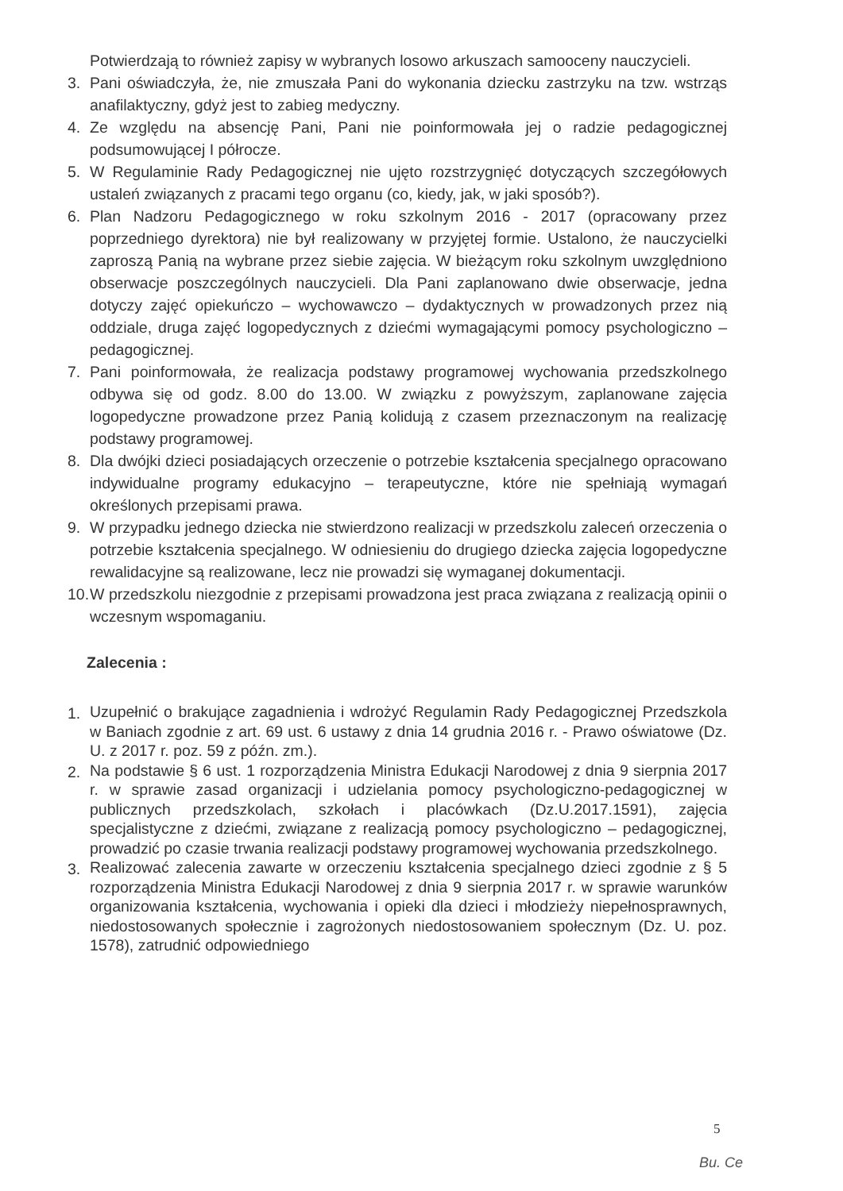Potwierdzają to również zapisy w wybranych losowo arkuszach samooceny nauczycieli.
3. Pani oświadczyła, że, nie zmuszała Pani do wykonania dziecku zastrzyku na tzw. wstrząs anafilaktyczny, gdyż jest to zabieg medyczny.
4. Ze względu na absencję Pani, Pani nie poinformowała jej o radzie pedagogicznej podsumowującej I półrocze.
5. W Regulaminie Rady Pedagogicznej nie ujęto rozstrzygnięć dotyczących szczegółowych ustaleń związanych z pracami tego organu (co, kiedy, jak, w jaki sposób?).
6. Plan Nadzoru Pedagogicznego w roku szkolnym 2016 - 2017 (opracowany przez poprzedniego dyrektora) nie był realizowany w przyjętej formie. Ustalono, że nauczycielki zaproszą Panią na wybrane przez siebie zajęcia. W bieżącym roku szkolnym uwzględniono obserwacje poszczególnych nauczycieli. Dla Pani zaplanowano dwie obserwacje, jedna dotyczy zajęć opiekuńczo – wychowawczo – dydaktycznych w prowadzonych przez nią oddziale, druga zajęć logopedycznych z dziećmi wymagającymi pomocy psychologiczno – pedagogicznej.
7. Pani poinformowała, że realizacja podstawy programowej wychowania przedszkolnego odbywa się od godz. 8.00 do 13.00. W związku z powyższym, zaplanowane zajęcia logopedyczne prowadzone przez Panią kolidują z czasem przeznaczonym na realizację podstawy programowej.
8. Dla dwójki dzieci posiadających orzeczenie o potrzebie kształcenia specjalnego opracowano indywidualne programy edukacyjno – terapeutyczne, które nie spełniają wymagań określonych przepisami prawa.
9. W przypadku jednego dziecka nie stwierdzono realizacji w przedszkolu zaleceń orzeczenia o potrzebie kształcenia specjalnego. W odniesieniu do drugiego dziecka zajęcia logopedyczne rewalidacyjne są realizowane, lecz nie prowadzi się wymaganej dokumentacji.
10. W przedszkolu niezgodnie z przepisami prowadzona jest praca związana z realizacją opinii o wczesnym wspomaganiu.
Zalecenia :
1. Uzupełnić o brakujące zagadnienia i wdrożyć Regulamin Rady Pedagogicznej Przedszkola w Baniach zgodnie z art. 69 ust. 6 ustawy z dnia 14 grudnia 2016 r. - Prawo oświatowe (Dz. U. z 2017 r. poz. 59 z późn. zm.).
2. Na podstawie § 6 ust. 1 rozporządzenia Ministra Edukacji Narodowej z dnia 9 sierpnia 2017 r. w sprawie zasad organizacji i udzielania pomocy psychologiczno-pedagogicznej w publicznych przedszkolach, szkołach i placówkach (Dz.U.2017.1591), zajęcia specjalistyczne z dziećmi, związane z realizacją pomocy psychologiczno – pedagogicznej, prowadzić po czasie trwania realizacji podstawy programowej wychowania przedszkolnego.
3. Realizować zalecenia zawarte w orzeczeniu kształcenia specjalnego dzieci zgodnie z § 5 rozporządzenia Ministra Edukacji Narodowej z dnia 9 sierpnia 2017 r. w sprawie warunków organizowania kształcenia, wychowania i opieki dla dzieci i młodzieży niepełnosprawnych, niedostosowanych społecznie i zagrożonych niedostosowaniem społecznym (Dz. U. poz. 1578), zatrudnić odpowiedniego
5
Bu. Ce